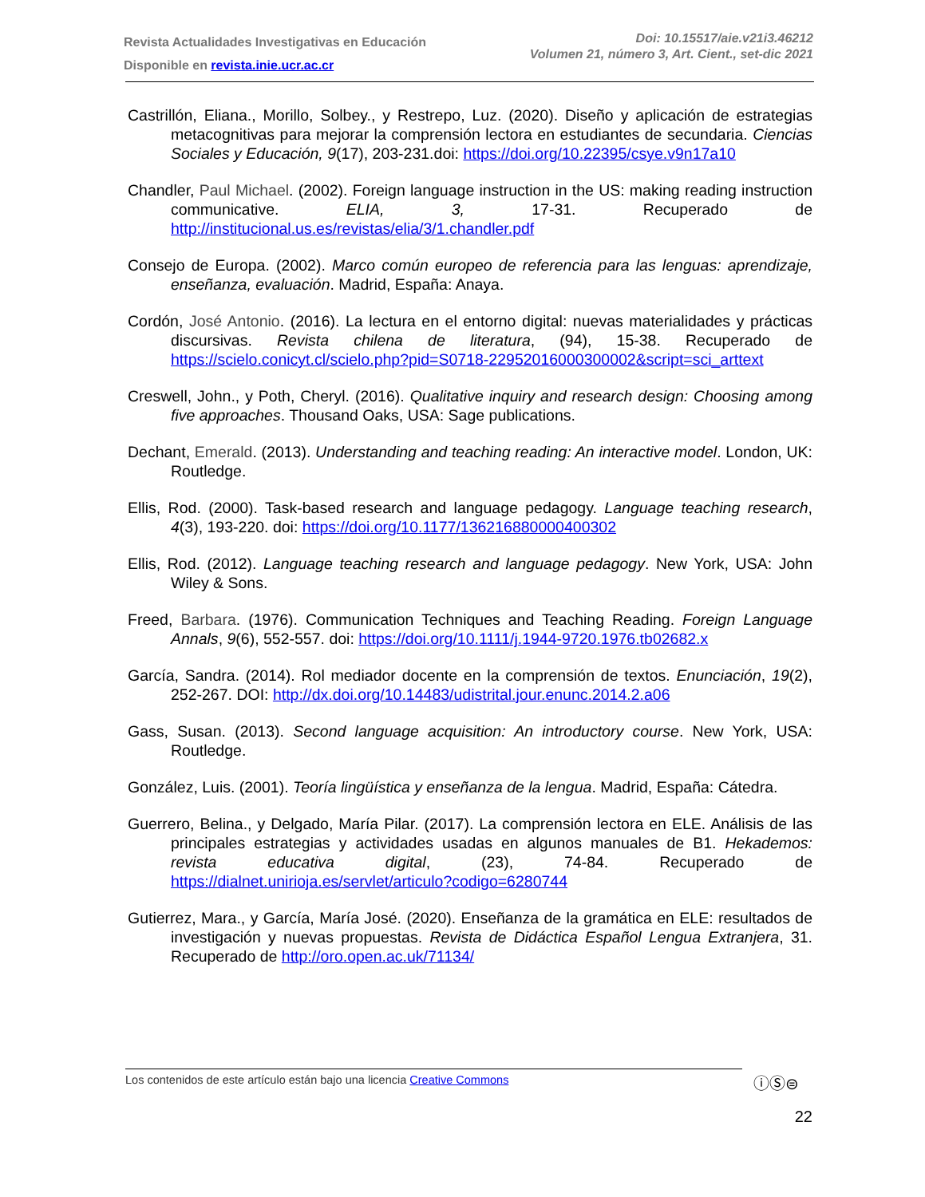Revista Actualidades Investigativas en Educación
Disponible en revista.inie.ucr.ac.cr
Doi: 10.15517/aie.v21i3.46212
Volumen 21, número 3, Art. Cient., set-dic 2021
Castrillón, Eliana., Morillo, Solbey., y Restrepo, Luz. (2020). Diseño y aplicación de estrategias metacognitivas para mejorar la comprensión lectora en estudiantes de secundaria. Ciencias Sociales y Educación, 9(17), 203-231.doi: https://doi.org/10.22395/csye.v9n17a10
Chandler, Paul Michael. (2002). Foreign language instruction in the US: making reading instruction communicative. ELIA, 3, 17-31. Recuperado de http://institucional.us.es/revistas/elia/3/1.chandler.pdf
Consejo de Europa. (2002). Marco común europeo de referencia para las lenguas: aprendizaje, enseñanza, evaluación. Madrid, España: Anaya.
Cordón, José Antonio. (2016). La lectura en el entorno digital: nuevas materialidades y prácticas discursivas. Revista chilena de literatura, (94), 15-38. Recuperado de https://scielo.conicyt.cl/scielo.php?pid=S0718-22952016000300002&script=sci_arttext
Creswell, John., y Poth, Cheryl. (2016). Qualitative inquiry and research design: Choosing among five approaches. Thousand Oaks, USA: Sage publications.
Dechant, Emerald. (2013). Understanding and teaching reading: An interactive model. London, UK: Routledge.
Ellis, Rod. (2000). Task-based research and language pedagogy. Language teaching research, 4(3), 193-220. doi: https://doi.org/10.1177/136216880000400302
Ellis, Rod. (2012). Language teaching research and language pedagogy. New York, USA: John Wiley & Sons.
Freed, Barbara. (1976). Communication Techniques and Teaching Reading. Foreign Language Annals, 9(6), 552-557. doi: https://doi.org/10.1111/j.1944-9720.1976.tb02682.x
García, Sandra. (2014). Rol mediador docente en la comprensión de textos. Enunciación, 19(2), 252-267. DOI: http://dx.doi.org/10.14483/udistrital.jour.enunc.2014.2.a06
Gass, Susan. (2013). Second language acquisition: An introductory course. New York, USA: Routledge.
González, Luis. (2001). Teoría lingüística y enseñanza de la lengua. Madrid, España: Cátedra.
Guerrero, Belina., y Delgado, María Pilar. (2017). La comprensión lectora en ELE. Análisis de las principales estrategias y actividades usadas en algunos manuales de B1. Hekademos: revista educativa digital, (23), 74-84. Recuperado de https://dialnet.unirioja.es/servlet/articulo?codigo=6280744
Gutierrez, Mara., y García, María José. (2020). Enseñanza de la gramática en ELE: resultados de investigación y nuevas propuestas. Revista de Didáctica Español Lengua Extranjera, 31. Recuperado de http://oro.open.ac.uk/71134/
Los contenidos de este artículo están bajo una licencia Creative Commons ⓘⓈ⊜
22